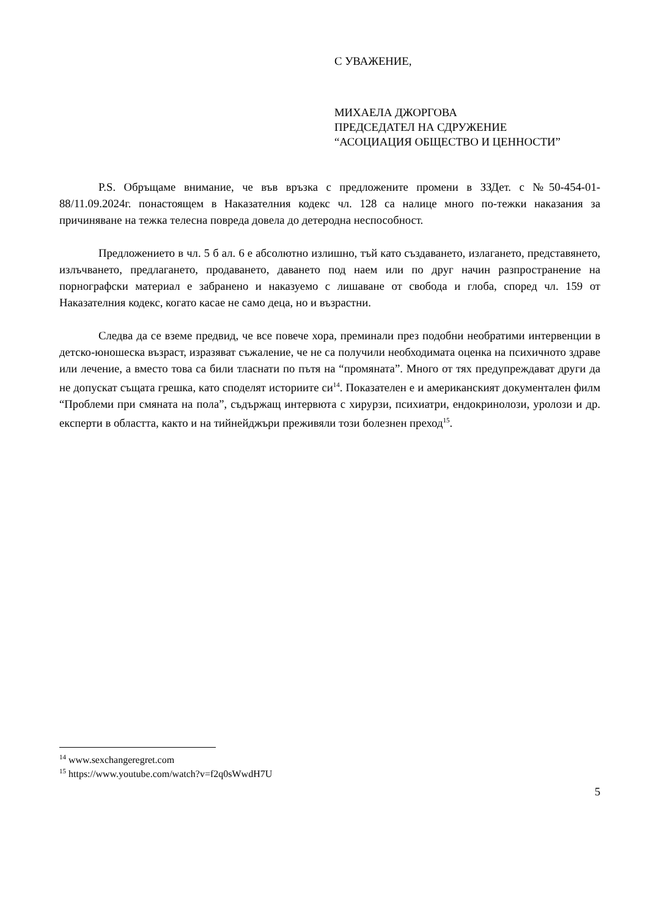С УВАЖЕНИЕ,
МИХАЕЛА ДЖОРГОВА
ПРЕДСЕДАТЕЛ НА СДРУЖЕНИЕ
“АСОЦИАЦИЯ ОБЩЕСТВО И ЦЕННОСТИ”
P.S. Обръщаме внимание, че във връзка с предложените промени в ЗЗДет. с №50-454-01-88/11.09.2024г. понастоящем в Наказателния кодекс чл. 128 са налице много по-тежки наказания за причиняване на тежка телесна повреда довела до детеродна неспособност.
Предложението в чл. 5 б ал. 6 е абсолютно излишно, тъй като създаването, излагането, представянето, излъчването, предлагането, продаването, даването под наем или по друг начин разпространение на порнографски материал е забранено и наказуемо с лишаване от свобода и глоба, според чл. 159 от Наказателния кодекс, когато касае не само деца, но и възрастни.
Следва да се вземе предвид, че все повече хора, преминали през подобни необратими интервенции в детско-юношеска възраст, изразяват съжаление, че не са получили необходимата оценка на психичното здраве или лечение, а вместо това са били тласнати по пътя на “промяната”. Много от тях предупреждават други да не допускат същата грешка, като споделят историите си<sup>14</sup>. Показателен е и американският документален филм “Проблеми при смяната на пола”, съдържащ интервюта с хирурзи, психиатри, ендокринолози, уролози и др. експерти в областта, както и на тийнейджъри преживяли този болезнен преход<sup>15</sup>.
<sup>14</sup> www.sexchangeregret.com
<sup>15</sup> https://www.youtube.com/watch?v=f2q0sWwdH7U
5